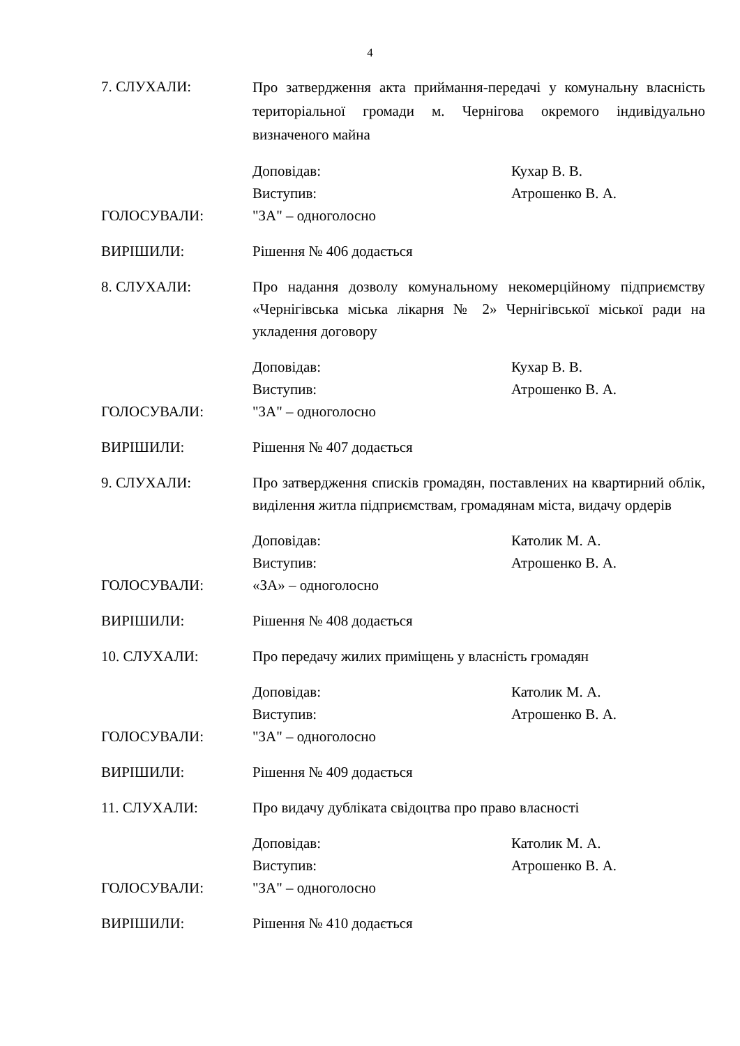4
7. СЛУХАЛИ:
Про затвердження акта приймання-передачі у комунальну власність територіальної громади м. Чернігова окремого індивідуально визначеного майна
Доповідав: Кухар В. В.
Виступив: Атрошенко В. А.
ГОЛОСУВАЛИ: "ЗА" – одноголосно
ВИРІШИЛИ: Рішення № 406 додається
8. СЛУХАЛИ: Про надання дозволу комунальному некомерційному підприємству «Чернігівська міська лікарня № 2» Чернігівської міської ради на укладення договору
Доповідав: Кухар В. В.
Виступив: Атрошенко В. А.
ГОЛОСУВАЛИ: "ЗА" – одноголосно
ВИРІШИЛИ: Рішення № 407 додається
9. СЛУХАЛИ: Про затвердження списків громадян, поставлених на квартирний облік, виділення житла підприємствам, громадянам міста, видачу ордерів
Доповідав: Католик М. А.
Виступив: Атрошенко В. А.
ГОЛОСУВАЛИ: «ЗА» – одноголосно
ВИРІШИЛИ: Рішення № 408 додається
10. СЛУХАЛИ: Про передачу жилих приміщень у власність громадян
Доповідав: Католик М. А.
Виступив: Атрошенко В. А.
ГОЛОСУВАЛИ: "ЗА" – одноголосно
ВИРІШИЛИ: Рішення № 409 додається
11. СЛУХАЛИ: Про видачу дубліката свідоцтва про право власності
Доповідав: Католик М. А.
Виступив: Атрошенко В. А.
ГОЛОСУВАЛИ: "ЗА" – одноголосно
ВИРІШИЛИ: Рішення № 410 додається